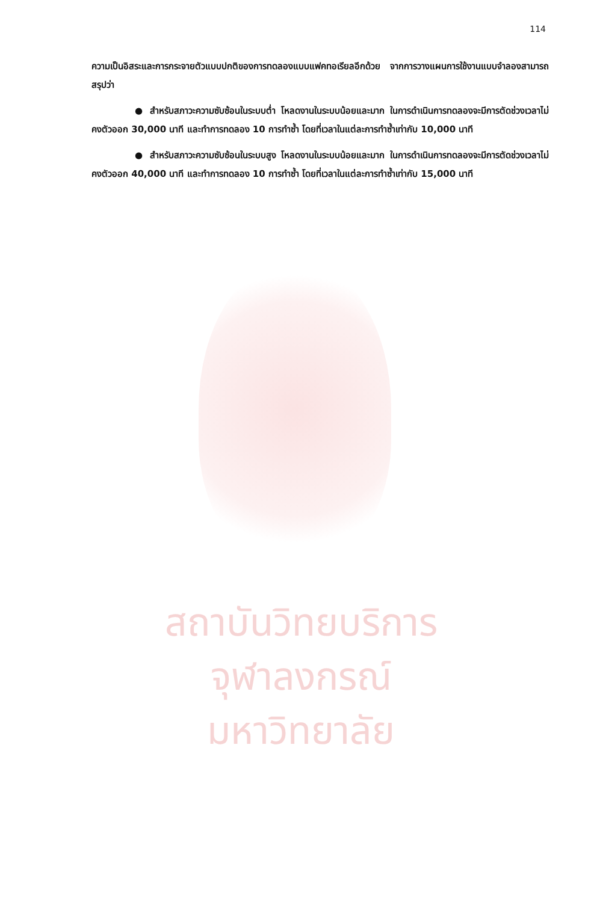114
ความเป็นอิสระและการกระจายตัวแบบปกติของการทดลองแบบแฟคทอเรียลอีกด้วย จากการวางแผนการใช้งานแบบจำลองสามารถสรุปว่า
● สำหรับสภาวะความซับซ้อนในระบบต่ำ โหลดงานในระบบน้อยและมาก ในการดำเนินการทดลองจะมีการตัดช่วงเวลาไม่คงตัวออก 30,000 นาที และทำการทดลอง 10 การทำซ้ำ โดยที่เวลาในแต่ละการทำซ้ำเท่ากับ 10,000 นาที
● สำหรับสภาวะความซับซ้อนในระบบสูง โหลดงานในระบบน้อยและมาก ในการดำเนินการทดลองจะมีการตัดช่วงเวลาไม่คงตัวออก 40,000 นาที และทำการทดลอง 10 การทำซ้ำ โดยที่เวลาในแต่ละการทำซ้ำเท่ากับ 15,000 นาที
สถาบันวิทยบริการ
จุฬาลงกรณ์มหาวิทยาลัย